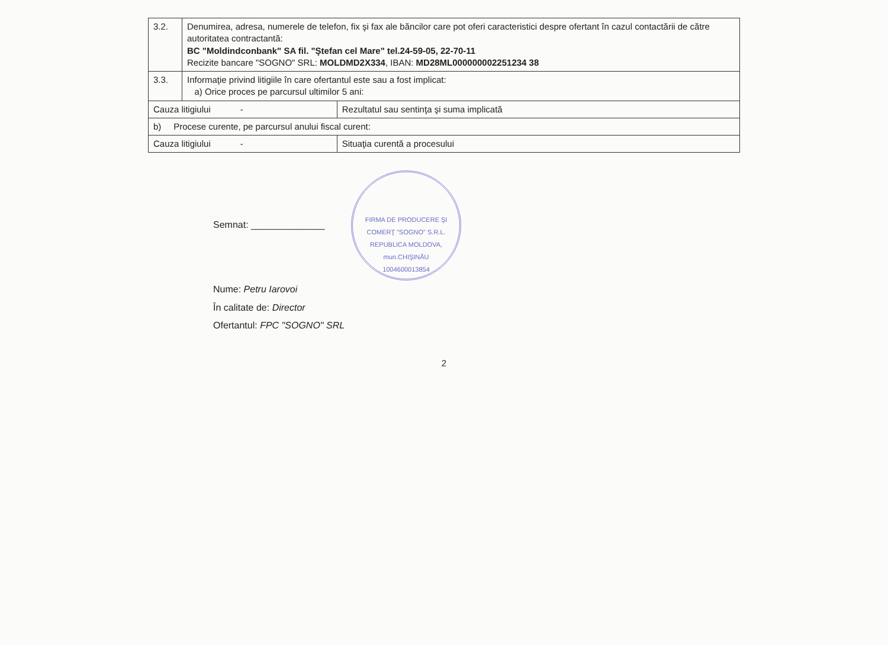| 3.2. | Denumirea, adresa, numerele de telefon, fix şi fax ale băncilor care pot oferi caracteristici despre ofertant în cazul contactării de către autoritatea contractantă: BC "Moldindconbank" SA fil. "Ştefan cel Mare" tel.24-59-05, 22-70-11 Recizite bancare "SOGNO" SRL: MOLDMD2X334 , IBAN: MD28ML000000002251234 38 | |
| 3.3. | Informaţie privind litigiile în care ofertantul este sau a fost implicat: a) Orice proces pe parcursul ultimilor 5 ani: | |
| Cauza litigiului - | | Rezultatul sau sentinţa şi suma implicată |
| b) Procese curente, pe parcursul anului fiscal curent: | | |
| Cauza litigiului - | | Situaţia curentă a procesului |
Semnat: ______________ FIRMA DE PRODUCERE ŞI COMERŢ "SOGNO" S.R.L.
REPUBLICA MOLDOVA, mun.CHIŞINĂU
1004600013854
Nume: Petru Iarovoi
În calitate de: Director
Ofertantul: FPC "SOGNO" SRL
2